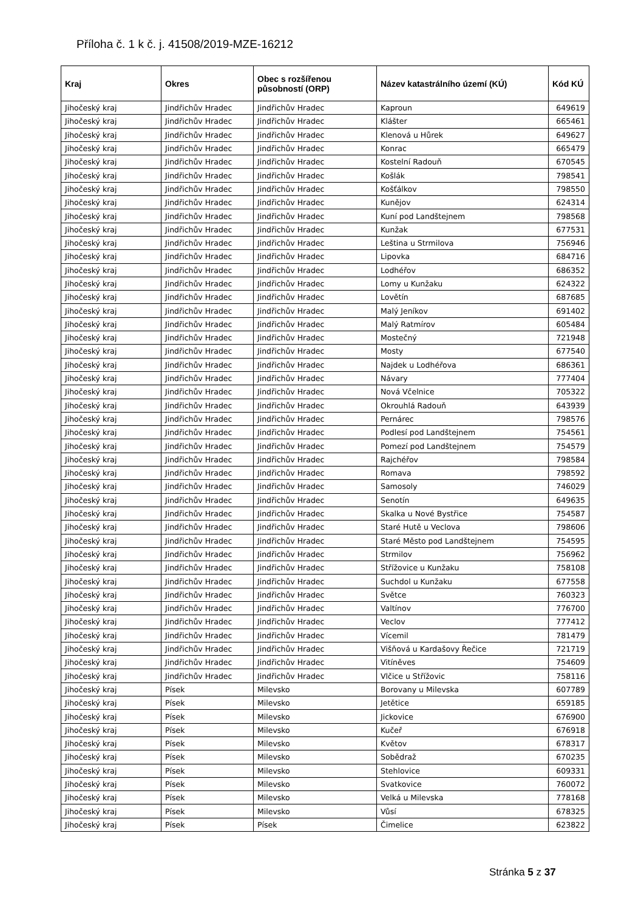Příloha č. 1 k č. j. 41508/2019-MZE-16212
| Kraj | Okres | Obec s rozšířenou působností (ORP) | Název katastrálního území (KÚ) | Kód KÚ |
| --- | --- | --- | --- | --- |
| Jihočeský kraj | Jindřichův Hradec | Jindřichův Hradec | Kaproun | 649619 |
| Jihočeský kraj | Jindřichův Hradec | Jindřichův Hradec | Klášter | 665461 |
| Jihočeský kraj | Jindřichův Hradec | Jindřichův Hradec | Klenová u Hůrek | 649627 |
| Jihočeský kraj | Jindřichův Hradec | Jindřichův Hradec | Konrac | 665479 |
| Jihočeský kraj | Jindřichův Hradec | Jindřichův Hradec | Kostelní Radouň | 670545 |
| Jihočeský kraj | Jindřichův Hradec | Jindřichův Hradec | Košlák | 798541 |
| Jihočeský kraj | Jindřichův Hradec | Jindřichův Hradec | Košťálkov | 798550 |
| Jihočeský kraj | Jindřichův Hradec | Jindřichův Hradec | Kunějov | 624314 |
| Jihočeský kraj | Jindřichův Hradec | Jindřichův Hradec | Kuní pod Landštejnem | 798568 |
| Jihočeský kraj | Jindřichův Hradec | Jindřichův Hradec | Kunžak | 677531 |
| Jihočeský kraj | Jindřichův Hradec | Jindřichův Hradec | Leština u Strmilova | 756946 |
| Jihočeský kraj | Jindřichův Hradec | Jindřichův Hradec | Lipovka | 684716 |
| Jihočeský kraj | Jindřichův Hradec | Jindřichův Hradec | Lodhéřov | 686352 |
| Jihočeský kraj | Jindřichův Hradec | Jindřichův Hradec | Lomy u Kunžaku | 624322 |
| Jihočeský kraj | Jindřichův Hradec | Jindřichův Hradec | Lovětín | 687685 |
| Jihočeský kraj | Jindřichův Hradec | Jindřichův Hradec | Malý Jeníkov | 691402 |
| Jihočeský kraj | Jindřichův Hradec | Jindřichův Hradec | Malý Ratmírov | 605484 |
| Jihočeský kraj | Jindřichův Hradec | Jindřichův Hradec | Mostečný | 721948 |
| Jihočeský kraj | Jindřichův Hradec | Jindřichův Hradec | Mosty | 677540 |
| Jihočeský kraj | Jindřichův Hradec | Jindřichův Hradec | Najdek u Lodhéřova | 686361 |
| Jihočeský kraj | Jindřichův Hradec | Jindřichův Hradec | Návary | 777404 |
| Jihočeský kraj | Jindřichův Hradec | Jindřichův Hradec | Nová Včelnice | 705322 |
| Jihočeský kraj | Jindřichův Hradec | Jindřichův Hradec | Okrouhlá Radouň | 643939 |
| Jihočeský kraj | Jindřichův Hradec | Jindřichův Hradec | Pernárec | 798576 |
| Jihočeský kraj | Jindřichův Hradec | Jindřichův Hradec | Podlesí pod Landštejnem | 754561 |
| Jihočeský kraj | Jindřichův Hradec | Jindřichův Hradec | Pomezí pod Landštejnem | 754579 |
| Jihočeský kraj | Jindřichův Hradec | Jindřichův Hradec | Rajchéřov | 798584 |
| Jihočeský kraj | Jindřichův Hradec | Jindřichův Hradec | Romava | 798592 |
| Jihočeský kraj | Jindřichův Hradec | Jindřichův Hradec | Samosoly | 746029 |
| Jihočeský kraj | Jindřichův Hradec | Jindřichův Hradec | Senotín | 649635 |
| Jihočeský kraj | Jindřichův Hradec | Jindřichův Hradec | Skalka u Nové Bystřice | 754587 |
| Jihočeský kraj | Jindřichův Hradec | Jindřichův Hradec | Staré Hutě u Veclova | 798606 |
| Jihočeský kraj | Jindřichův Hradec | Jindřichův Hradec | Staré Město pod Landštejnem | 754595 |
| Jihočeský kraj | Jindřichův Hradec | Jindřichův Hradec | Strmilov | 756962 |
| Jihočeský kraj | Jindřichův Hradec | Jindřichův Hradec | Střížovice u Kunžaku | 758108 |
| Jihočeský kraj | Jindřichův Hradec | Jindřichův Hradec | Suchdol u Kunžaku | 677558 |
| Jihočeský kraj | Jindřichův Hradec | Jindřichův Hradec | Světce | 760323 |
| Jihočeský kraj | Jindřichův Hradec | Jindřichův Hradec | Valtínov | 776700 |
| Jihočeský kraj | Jindřichův Hradec | Jindřichův Hradec | Veclov | 777412 |
| Jihočeský kraj | Jindřichův Hradec | Jindřichův Hradec | Vícemil | 781479 |
| Jihočeský kraj | Jindřichův Hradec | Jindřichův Hradec | Višňová u Kardašovy Řečice | 721719 |
| Jihočeský kraj | Jindřichův Hradec | Jindřichův Hradec | Vitíněves | 754609 |
| Jihočeský kraj | Jindřichův Hradec | Jindřichův Hradec | Vlčice u Střížovic | 758116 |
| Jihočeský kraj | Písek | Milevsko | Borovany u Milevska | 607789 |
| Jihočeský kraj | Písek | Milevsko | Jetětice | 659185 |
| Jihočeský kraj | Písek | Milevsko | Jickovice | 676900 |
| Jihočeský kraj | Písek | Milevsko | Kučeř | 676918 |
| Jihočeský kraj | Písek | Milevsko | Květov | 678317 |
| Jihočeský kraj | Písek | Milevsko | Sobědraž | 670235 |
| Jihočeský kraj | Písek | Milevsko | Stehlovice | 609331 |
| Jihočeský kraj | Písek | Milevsko | Svatkovice | 760072 |
| Jihočeský kraj | Písek | Milevsko | Velká u Milevska | 778168 |
| Jihočeský kraj | Písek | Milevsko | Vůsí | 678325 |
| Jihočeský kraj | Písek | Písek | Čimelice | 623822 |
Stránka 5 z 37